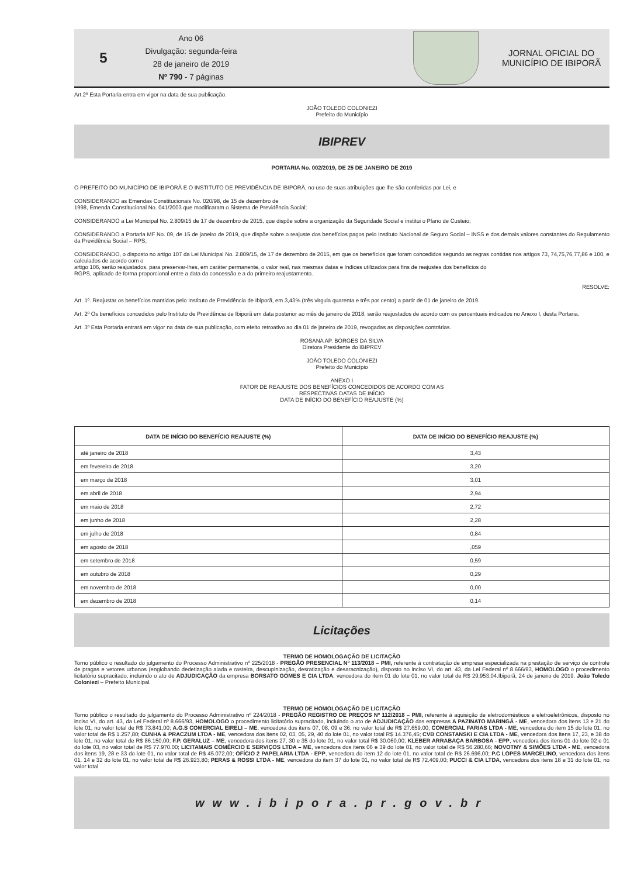5
Ano 06
Divulgação: segunda-feira
28 de janeiro de 2019
Nº 790 - 7 páginas
JORNAL OFICIAL DO
MUNICÍPIO DE IBIPORÃ
Art.2º Esta Portaria entra em vigor na data de sua publicação.
JOÃO TOLEDO COLONIEZI
Prefeito do Município
IBIPREV
PORTARIA No. 002/2019, DE 25 DE JANEIRO DE 2019
O PREFEITO DO MUNICÍPIO DE IBIPORÃ E O INSTITUTO DE PREVIDÊNCIA DE IBIPORÃ, no uso de suas atribuições que lhe são conferidas por Lei, e
CONSIDERANDO as Emendas Constitucionais No. 020/98, de 15 de dezembro de
1998, Emenda Constitucional No. 041/2003 que modificaram o Sistema de Previdência Social;
CONSIDERANDO a Lei Municipal No. 2.809/15 de 17 de dezembro de 2015, que dispõe sobre a organização da Seguridade Social e institui o Plano de Custeio;
CONSIDERANDO a Portaria MF No. 09, de 15 de janeiro de 2019, que dispõe sobre o reajuste dos benefícios pagos pelo Instituto Nacional de Seguro Social – INSS e dos demais valores constantes do Regulamento da Previdência Social – RPS;
CONSIDERANDO, o disposto no artigo 107 da Lei Municipal No. 2.809/15, de 17 de dezembro de 2015, em que os benefícios que foram concedidos segundo as regras contidas nos artigos 73, 74,75,76,77,86 e 100, e calculados de acordo com o
artigo 106, serão reajustados, para preservar-lhes, em caráter permanente, o valor real, nas mesmas datas e índices utilizados para fins de reajustes dos benefícios do
RGPS, aplicado de forma proporcional entre a data da concessão e a do primeiro reajustamento.
RESOLVE:
Art. 1º. Reajustar os benefícios mantidos pelo Instituto de Previdência de Ibiporã, em 3,43% (três virgula quarenta e três por cento) a partir de 01 de janeiro de 2019.
Art. 2º Os benefícios concedidos pelo Instituto de Previdência de Ibiporã em data posterior ao mês de janeiro de 2018, serão reajustados de acordo com os percentuais indicados no Anexo I, desta Portaria.
Art. 3º Esta Portaria entrará em vigor na data de sua publicação, com efeito retroativo ao dia 01 de janeiro de 2019, revogadas as disposições contrárias.
ROSANA AP. BORGES DA SILVA
Diretora Presidente do IBIPREV
JOÃO TOLEDO COLONIEZI
Prefeito do Município
ANEXO I
FATOR DE REAJUSTE DOS BENEFÍCIOS CONCEDIDOS DE ACORDO COM AS
RESPECTIVAS DATAS DE INÍCIO
DATA DE INÍCIO DO BENEFÍCIO REAJUSTE (%)
| DATA DE INÍCIO DO BENEFÍCIO REAJUSTE (%) | DATA DE INÍCIO DO BENEFÍCIO REAJUSTE (%) |
| --- | --- |
| até janeiro de 2018 | 3,43 |
| em fevereiro de 2018 | 3,20 |
| em março de 2018 | 3,01 |
| em abril de 2018 | 2,94 |
| em maio de 2018 | 2,72 |
| em junho de 2018 | 2,28 |
| em julho de 2018 | 0,84 |
| em agosto de 2018 | ,059 |
| em setembro de 2018 | 0,59 |
| em outubro de 2018 | 0,29 |
| em novembro de 2018 | 0,00 |
| em dezembro de 2018 | 0,14 |
Licitações
TERMO DE HOMOLOGAÇÃO DE LICITAÇÃO
Torno público o resultado do julgamento do Processo Administrativo nº 225/2018 - PREGÃO PRESENCIAL Nº 113/2018 – PMI, referente à contratação de empresa especializada na prestação de serviço de controle de pragas e vetores urbanos (englobando dedetização alada e rasteira, descupinização, desratização e desaracnização), disposto no inciso VI, do art. 43, da Lei Federal nº 8.666/93, HOMOLOGO o procedimento licitatório supracitado, incluindo o ato de ADJUDICAÇÃO da empresa BORSATO GOMES E CIA LTDA, vencedora do item 01 do lote 01, no valor total de R$ 29.953,04.Ibiporã, 24 de janeiro de 2019. João Toledo Coloniezi – Prefeito Municipal.
TERMO DE HOMOLOGAÇÃO DE LICITAÇÃO
Torno público o resultado do julgamento do Processo Administrativo nº 224/2018 - PREGÃO REGISTRO DE PREÇOS Nº 112/2018 – PMI, referente à aquisição de eletrodomésticos e eletroeletrônicos, disposto no inciso VI, do art. 43, da Lei Federal nº 8.666/93, HOMOLOGO o procedimento licitatório supracitado, incluindo o ato de ADJUDICAÇÃO das empresas A PAZINATO MARINGÁ - ME, vencedora dos itens 13 e 21 do lote 01, no valor total de R$ 73.841,00; A.G.S COMERCIAL EIRELI – ME, vencedora dos itens 07, 08, 09 e 36, no valor total de R$ 27.659,00; COMERCIAL FARIAS LTDA - ME, vencedora do item 15 do lote 01, no valor total de R$ 1.257,80; CUNHA & PRACZUM LTDA - ME, vencedora dos itens 02, 03, 05, 29, 40 do lote 01, no valor total R$ 14.376,45; CVB CONSTANSKI E CIA LTDA - ME, vencedora dos itens 17, 23, e 38 do lote 01, no valor total de R$ 86.150,00; F.P. GERALUZ – ME, vencedora dos itens 27, 30 e 35 do lote 01, no valor total R$ 30.060,00; KLEBER ARRABAÇA BARBOSA - EPP, vencedora dos itens 01 do lote 02 e 01 do lote 03, no valor total de R$ 77.970,00; LICITAMAIS COMÉRCIO E SERVIÇOS LTDA – ME, vencedora dos itens 06 e 39 do lote 01, no valor total de R$ 56.280,66; NOVOTNY & SIMÕES LTDA - ME, vencedora dos itens 19, 28 e 33 do lote 01, no valor total de R$ 45.072,00; OFÍCIO 2 PAPELARIA LTDA - EPP, vencedora do item 12 do lote 01, no valor total de R$ 26.696,00; P.C LOPES MARCELINO, vencedora dos itens 01, 14 e 32 do lote 01, no valor total de R$ 26.923,80; PERAS & ROSSI LTDA - ME, vencedora do item 37 do lote 01, no valor total de R$ 72.409,00; PUCCI & CIA LTDA, vencedora dos itens 18 e 31 do lote 01, no valor total
www.ibipora.pr.gov.br